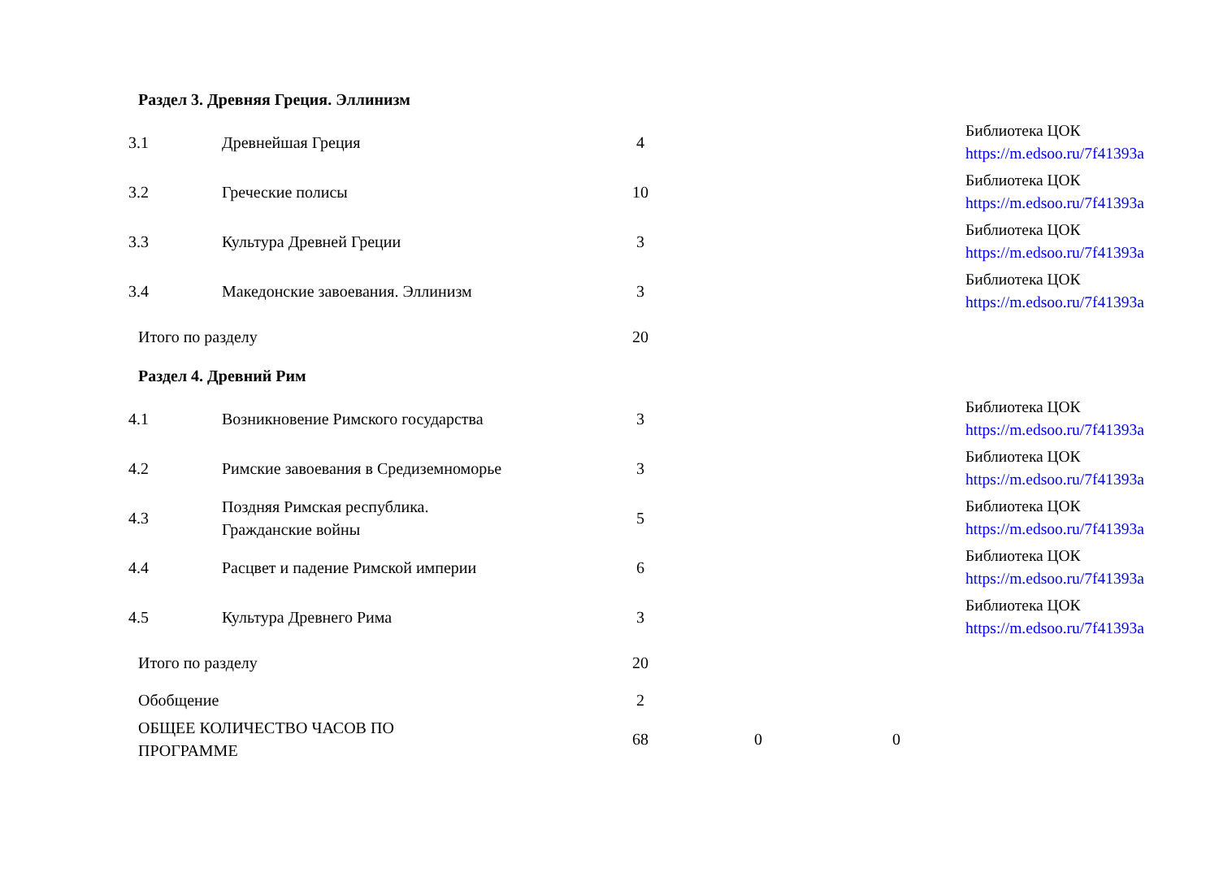| Раздел 3. Древняя Греция. Эллинизм | | | | | |
| 3.1 | Древнейшая Греция | 4 | | | Библиотека ЦОК https://m.edsoo.ru/7f41393a |
| 3.2 | Греческие полисы | 10 | | | Библиотека ЦОК https://m.edsoo.ru/7f41393a |
| 3.3 | Культура Древней Греции | 3 | | | Библиотека ЦОК https://m.edsoo.ru/7f41393a |
| 3.4 | Македонские завоевания. Эллинизм | 3 | | | Библиотека ЦОК https://m.edsoo.ru/7f41393a |
| Итого по разделу | | 20 | | | |
| Раздел 4. Древний Рим | | | | | |
| 4.1 | Возникновение Римского государства | 3 | | | Библиотека ЦОК https://m.edsoo.ru/7f41393a |
| 4.2 | Римские завоевания в Средиземноморье | 3 | | | Библиотека ЦОК https://m.edsoo.ru/7f41393a |
| 4.3 | Поздняя Римская республика. Гражданские войны | 5 | | | Библиотека ЦОК https://m.edsoo.ru/7f41393a |
| 4.4 | Расцвет и падение Римской империи | 6 | | | Библиотека ЦОК https://m.edsoo.ru/7f41393a |
| 4.5 | Культура Древнего Рима | 3 | | | Библиотека ЦОК https://m.edsoo.ru/7f41393a |
| Итого по разделу | | 20 | | | |
| Обобщение | | 2 | | | |
| ОБЩЕЕ КОЛИЧЕСТВО ЧАСОВ ПО ПРОГРАММЕ | | 68 | 0 | 0 | |